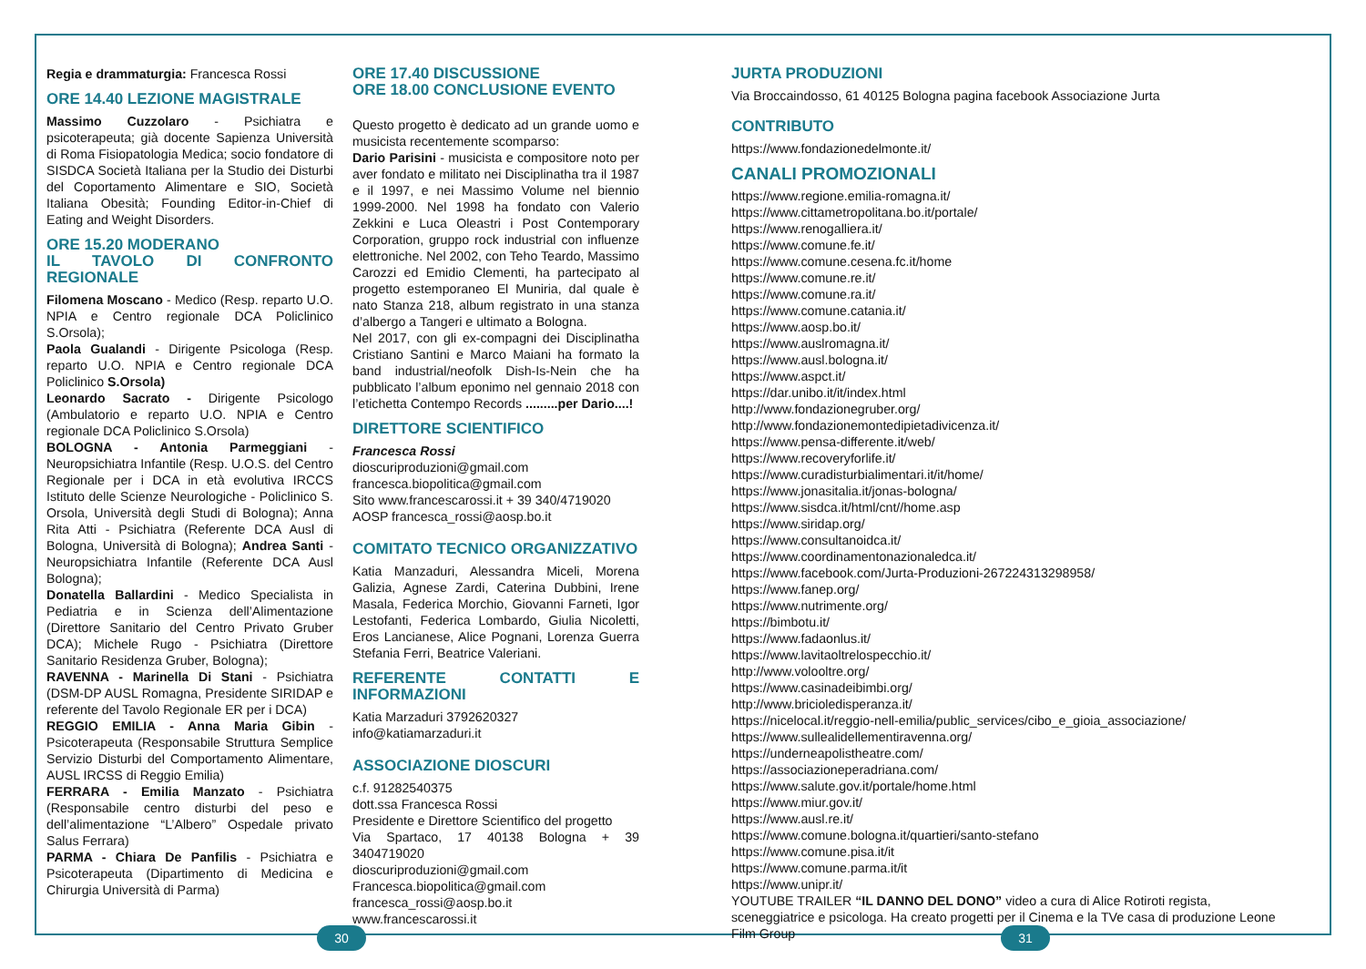Regia e drammaturgia: Francesca Rossi
ORE 14.40 LEZIONE MAGISTRALE
Massimo Cuzzolaro - Psichiatra e psicoterapeuta; già docente Sapienza Università di Roma Fisiopatologia Medica; socio fondatore di SISDCA Società Italiana per la Studio dei Disturbi del Coportamento Alimentare e SIO, Società Italiana Obesità; Founding Editor-in-Chief di Eating and Weight Disorders.
ORE 15.20 MODERANO
IL TAVOLO DI CONFRONTO REGIONALE
Filomena Moscano - Medico (Resp. reparto U.O. NPIA e Centro regionale DCA Policlinico S.Orsola);
Paola Gualandi - Dirigente Psicologa (Resp. reparto U.O. NPIA e Centro regionale DCA Policlinico S.Orsola)
Leonardo Sacrato - Dirigente Psicologo (Ambulatorio e reparto U.O. NPIA e Centro regionale DCA Policlinico S.Orsola)
BOLOGNA - Antonia Parmeggiani - Neuropsichiatra Infantile (Resp. U.O.S. del Centro Regionale per i DCA in età evolutiva IRCCS Istituto delle Scienze Neurologiche - Policlinico S. Orsola, Università degli Studi di Bologna); Anna Rita Atti - Psichiatra (Referente DCA Ausl di Bologna, Università di Bologna); Andrea Santi - Neuropsichiatra Infantile (Referente DCA Ausl Bologna);
Donatella Ballardini - Medico Specialista in Pediatria e in Scienza dell’Alimentazione (Direttore Sanitario del Centro Privato Gruber DCA); Michele Rugo - Psichiatra (Direttore Sanitario Residenza Gruber, Bologna);
RAVENNA - Marinella Di Stani - Psichiatra (DSM-DP AUSL Romagna, Presidente SIRIDAP e referente del Tavolo Regionale ER per i DCA)
REGGIO EMILIA - Anna Maria Gibin - Psicoterapeuta (Responsabile Struttura Semplice Servizio Disturbi del Comportamento Alimentare, AUSL IRCSS di Reggio Emilia)
FERRARA - Emilia Manzato - Psichiatra (Responsabile centro disturbi del peso e dell’alimentazione “L’Albero” Ospedale privato Salus Ferrara)
PARMA - Chiara De Panfilis - Psichiatra e Psicoterapeuta (Dipartimento di Medicina e Chirurgia Università di Parma)
ORE 17.40 DISCUSSIONE
ORE 18.00 CONCLUSIONE EVENTO
Questo progetto è dedicato ad un grande uomo e musicista recentemente scomparso:
Dario Parisini - musicista e compositore noto per aver fondato e militato nei Disciplinatha tra il 1987 e il 1997, e nei Massimo Volume nel biennio 1999-2000. Nel 1998 ha fondato con Valerio Zekkini e Luca Oleastri i Post Contemporary Corporation, gruppo rock industrial con influenze elettroniche. Nel 2002, con Teho Teardo, Massimo Carozzi ed Emidio Clementi, ha partecipato al progetto estemporaneo El Muniria, dal quale è nato Stanza 218, album registrato in una stanza d’albergo a Tangeri e ultimato a Bologna.
Nel 2017, con gli ex-compagni dei Disciplinatha Cristiano Santini e Marco Maiani ha formato la band industrial/neofolk Dish-Is-Nein che ha pubblicato l’album eponimo nel gennaio 2018 con l’etichetta Contempo Records .........per Dario....!
DIRETTORE SCIENTIFICO
Francesca Rossi
dioscuriproduzioni@gmail.com
francesca.biopolitica@gmail.com
Sito www.francescarossi.it + 39 340/4719020
AOSP francesca_rossi@aosp.bo.it
COMITATO TECNICO ORGANIZZATIVO
Katia Manzaduri, Alessandra Miceli, Morena Galizia, Agnese Zardi, Caterina Dubbini, Irene Masala, Federica Morchio, Giovanni Farneti, Igor Lestofanti, Federica Lombardo, Giulia Nicoletti, Eros Lancianese, Alice Pognani, Lorenza Guerra Stefania Ferri, Beatrice Valeriani.
REFERENTE CONTATTI E INFORMAZIONI
Katia Marzaduri 3792620327
info@katiamarzaduri.it
ASSOCIAZIONE DIOSCURI
c.f. 91282540375
dott.ssa Francesca Rossi
Presidente e Direttore Scientifico del progetto
Via Spartaco, 17 40138 Bologna + 39 3404719020
dioscuriproduzioni@gmail.com
Francesca.biopolitica@gmail.com
francesca_rossi@aosp.bo.it
www.francescarossi.it
JURTA PRODUZIONI
Via Broccaindosso, 61 40125 Bologna pagina facebook Associazione Jurta
CONTRIBUTO
https://www.fondazionedelmonte.it/
CANALI PROMOZIONALI
https://www.regione.emilia-romagna.it/
https://www.cittametropolitana.bo.it/portale/
https://www.renogalliera.it/
https://www.comune.fe.it/
https://www.comune.cesena.fc.it/home
https://www.comune.re.it/
https://www.comune.ra.it/
https://www.comune.catania.it/
https://www.aosp.bo.it/
https://www.auslromagna.it/
https://www.ausl.bologna.it/
https://www.aspct.it/
https://dar.unibo.it/it/index.html
http://www.fondazionegruber.org/
http://www.fondazionemontedipietadivicenza.it/
https://www.pensa-differente.it/web/
https://www.recoveryforlife.it/
https://www.curadisturbialimentari.it/it/home/
https://www.jonasitalia.it/jonas-bologna/
https://www.sisdca.it/html/cnt//home.asp
https://www.siridap.org/
https://www.consultanoidca.it/
https://www.coordinamentonazionaledca.it/
https://www.facebook.com/Jurta-Produzioni-267224313298958/
https://www.fanep.org/
https://www.nutrimente.org/
https://bimbotu.it/
https://www.fadaonlus.it/
https://www.lavitaoltrelospecchio.it/
http://www.volooltre.org/
https://www.casinadeibimbi.org/
http://www.bricioledisperanza.it/
https://nicelocal.it/reggio-nell-emilia/public_services/cibo_e_gioia_associazione/
https://www.sullealidellementiravenna.org/
https://underneapolistheatre.com/
https://associazioneperadriana.com/
https://www.salute.gov.it/portale/home.html
https://www.miur.gov.it/
https://www.ausl.re.it/
https://www.comune.bologna.it/quartieri/santo-stefano
https://www.comune.pisa.it/it
https://www.comune.parma.it/it
https://www.unipr.it/
YOUTUBE TRAILER “IL DANNO DEL DONO” video a cura di Alice Rotiroti regista, sceneggiatrice e psicologa. Ha creato progetti per il Cinema e la TVe casa di produzione Leone Film Group
30 31